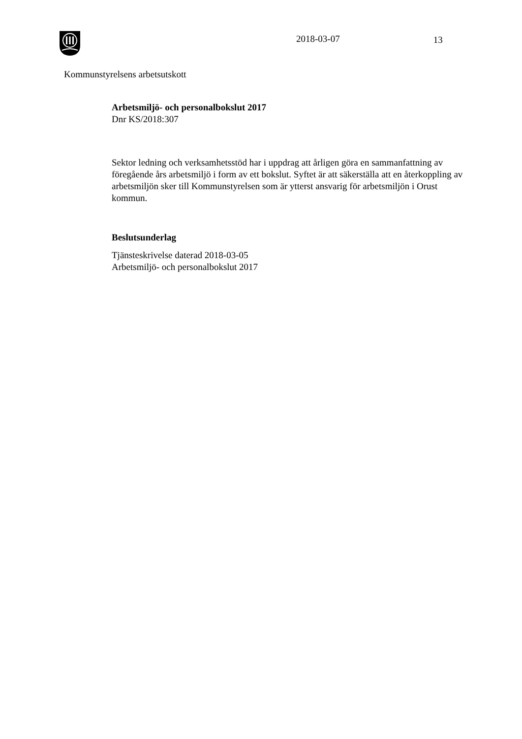2018-03-07 13
Kommunstyrelsens arbetsutskott
Arbetsmiljö- och personalbokslut 2017
Dnr KS/2018:307
Sektor ledning och verksamhetsstöd har i uppdrag att årligen göra en sammanfattning av föregående års arbetsmiljö i form av ett bokslut. Syftet är att säkerställa att en återkoppling av arbetsmiljön sker till Kommunstyrelsen som är ytterst ansvarig för arbetsmiljön i Orust kommun.
Beslutsunderlag
Tjänsteskrivelse daterad 2018-03-05
Arbetsmiljö- och personalbokslut 2017